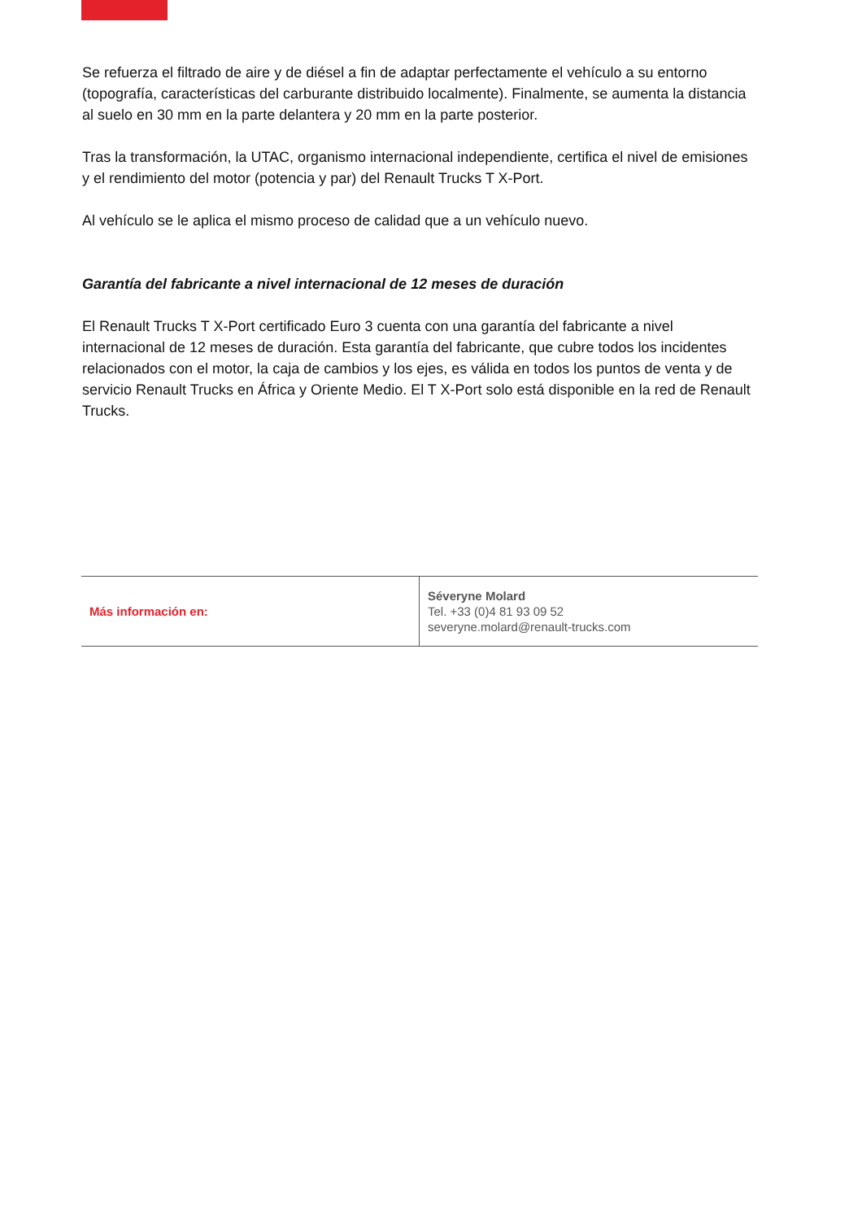Se refuerza el filtrado de aire y de diésel a fin de adaptar perfectamente el vehículo a su entorno (topografía, características del carburante distribuido localmente). Finalmente, se aumenta la distancia al suelo en 30 mm en la parte delantera y 20 mm en la parte posterior.
Tras la transformación, la UTAC, organismo internacional independiente, certifica el nivel de emisiones y el rendimiento del motor (potencia y par) del Renault Trucks T X-Port.
Al vehículo se le aplica el mismo proceso de calidad que a un vehículo nuevo.
Garantía del fabricante a nivel internacional de 12 meses de duración
El Renault Trucks T X-Port certificado Euro 3 cuenta con una garantía del fabricante a nivel internacional de 12 meses de duración. Esta garantía del fabricante, que cubre todos los incidentes relacionados con el motor, la caja de cambios y los ejes, es válida en todos los puntos de venta y de servicio Renault Trucks en África y Oriente Medio. El T X-Port solo está disponible en la red de Renault Trucks.
| Más información en: | Séveryne Molard Tel. +33 (0)4 81 93 09 52 severyne.molard@renault-trucks.com |